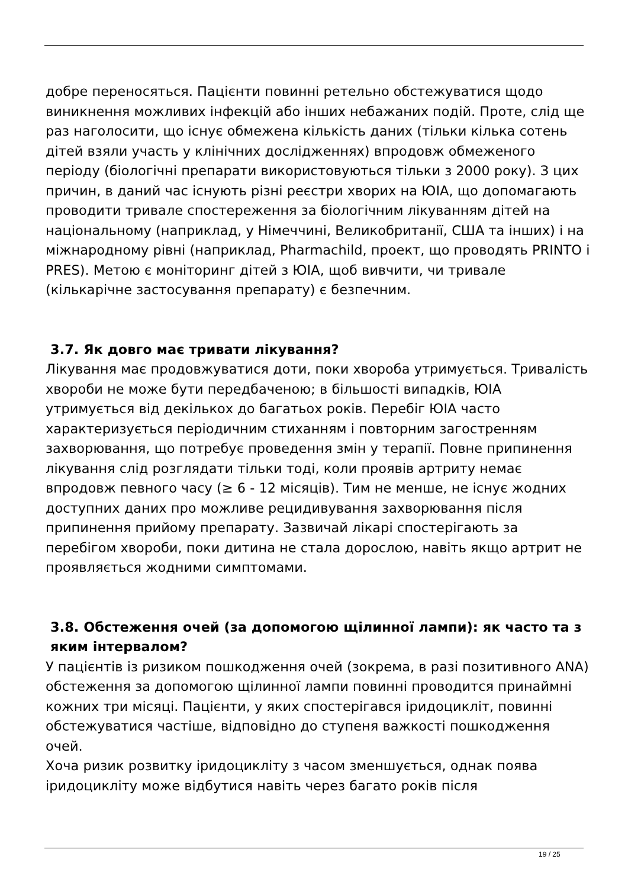добре переносяться. Пацієнти повинні ретельно обстежуватися щодо виникнення можливих інфекцій або інших небажаних подій. Проте, слід ще раз наголосити, що існує обмежена кількість даних (тільки кілька сотень дітей взяли участь у клінічних дослідженнях) впродовж обмеженого періоду (біологічні препарати використовуються тільки з 2000 року). З цих причин, в даний час існують різні реєстри хворих на ЮІА, що допомагають проводити тривале спостереження за біологічним лікуванням дітей на національному (наприклад, у Німеччині, Великобританії, США та інших) і на міжнародному рівні (наприклад, Pharmachild, проект, що проводять PRINTO і PRES). Метою є моніторинг дітей з ЮІА, щоб вивчити, чи тривале (кількарічне застосування препарату) є безпечним.
3.7. Як довго має тривати лікування?
Лікування має продовжуватися доти, поки хвороба утримується. Тривалість хвороби не може бути передбаченою; в більшості випадків, ЮІА утримується від декількох до багатьох років. Перебіг ЮІА часто характеризується періодичним стиханням і повторним загостренням захворювання, що потребує проведення змін у терапії. Повне припинення лікування слід розглядати тільки тоді, коли проявів артриту немає впродовж певного часу (≥ 6 - 12 місяців). Тим не менше, не існує жодних доступних даних про можливе рецидивування захворювання після припинення прийому препарату. Зазвичай лікарі спостерігають за перебігом хвороби, поки дитина не стала дорослою, навіть якщо артрит не проявляється жодними симптомами.
3.8. Обстеження очей (за допомогою щілинної лампи): як часто та з яким інтервалом?
У пацієнтів із ризиком пошкодження очей (зокрема, в разі позитивного ANA) обстеження за допомогою щілинної лампи повинні проводится принаймні кожних три місяці. Пацієнти, у яких спостерігався іридоцикліт, повинні обстежуватися частіше, відповідно до ступеня важкості пошкодження очей.
Хоча ризик розвитку іридоцикліту з часом зменшується, однак поява іридоцикліту може відбутися навіть через багато років після
19 / 25